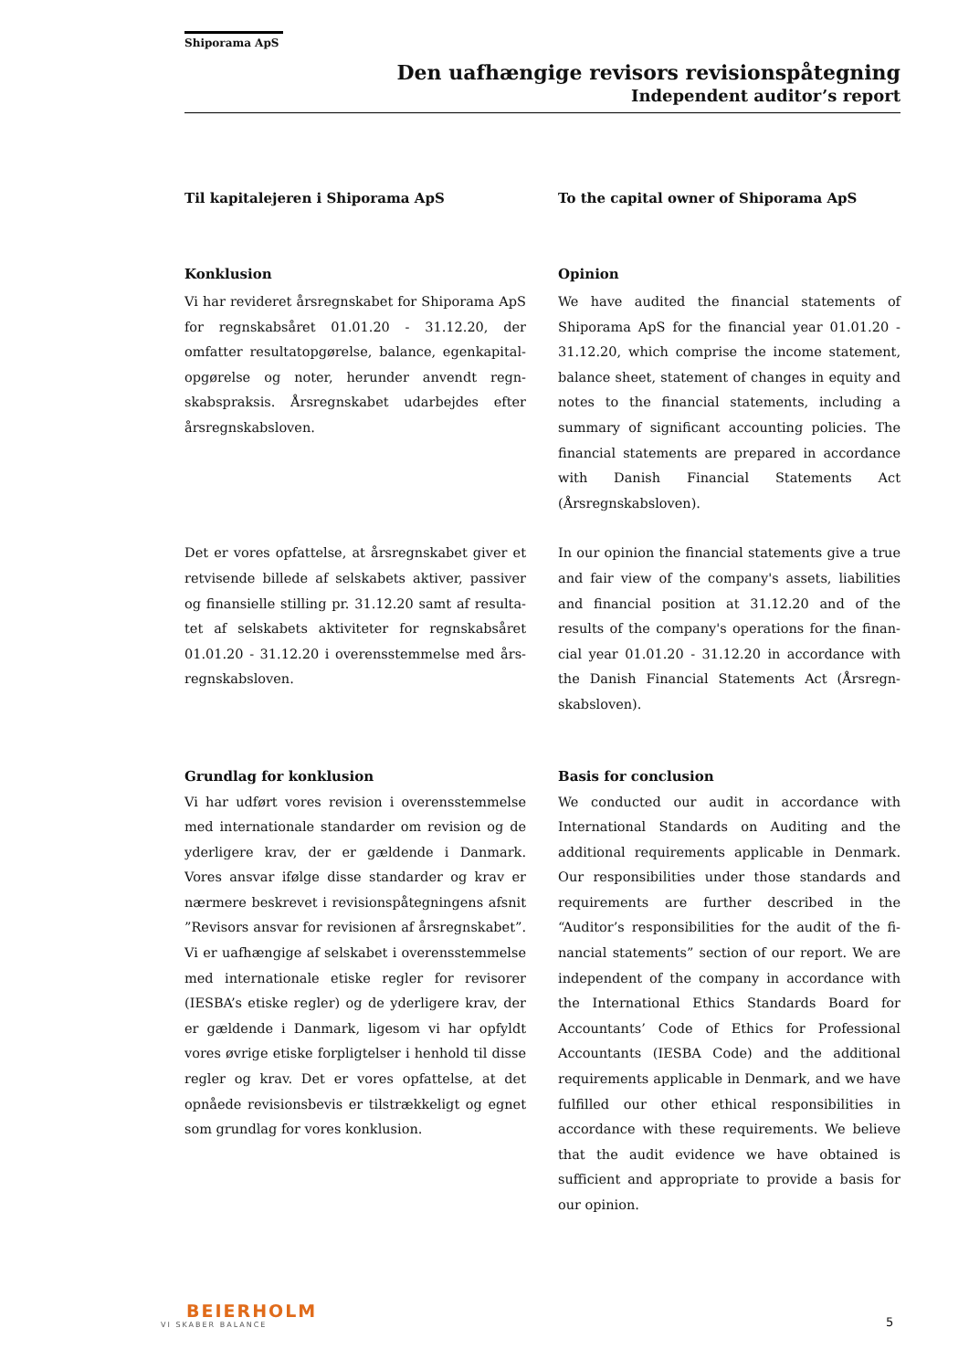Shiporama ApS
Den uafhængige revisors revisionspåtegning
Independent auditor’s report
Til kapitalejeren i Shiporama ApS
To the capital owner of Shiporama ApS
Konklusion
Opinion
Vi har revideret årsregnskabet for Shiporama ApS for regnskabsåret 01.01.20 - 31.12.20, der omfatter resultatopgørelse, balance, egenkapital­opgørelse og noter, herunder anvendt regn­skabspraksis. Årsregnskabet udarbejdes efter årsregnskabsloven.
We have audited the financial statements of Shiporama ApS for the financial year 01.01.20 - 31.12.20, which comprise the income statement, balance sheet, statement of changes in equity and notes to the financial statements, including a summary of significant accounting policies. The financial statements are prepared in accor­dance with Danish Financial Statements Act (Årsregnskabsloven).
Det er vores opfattelse, at årsregnskabet giver et retvisende billede af selskabets aktiver, passiver og finansielle stilling pr. 31.12.20 samt af resulta­tet af selskabets aktiviteter for regnskabsåret 01.01.20 - 31.12.20 i overensstemmelse med års­regnskabsloven.
In our opinion the financial statements give a true and fair view of the company's assets, liabi­lities and financial position at 31.12.20 and of the results of the company's operations for the finan­cial year 01.01.20 - 31.12.20 in accordance with the Danish Financial Statements Act (Årsregn­skabsloven).
Grundlag for konklusion
Basis for conclusion
Vi har udført vores revision i overensstemmelse med internationale standarder om revision og de yderligere krav, der er gældende i Danmark. Vores ansvar ifølge disse standarder og krav er nærmere beskrevet i revisionspåtegningens afsnit ”Revisors ansvar for revisionen af årsregn­skabet”. Vi er uafhængige af selskabet i overens­stemmelse med internationale etiske regler for revisorer (IESBA’s etiske regler) og de yderligere krav, der er gældende i Danmark, ligesom vi har opfyldt vores øvrige etiske forpligtelser i henhold til disse regler og krav. Det er vores opfattelse, at det opnåede revisionsbevis er tilstrækkeligt og egnet som grundlag for vores konklusion.
We conducted our audit in accordance with International Standards on Auditing and the additional requirements applicable in Denmark. Our responsibilities under those standards and requirements are further described in the “Auditor’s responsibilities for the audit of the fi­nancial statements” section of our report. We are independent of the company in accordance with the International Ethics Standards Board for Accountants’ Code of Ethics for Professional Accountants (IESBA Code) and the additional requirements applicable in Denmark, and we have fulfilled our other ethical responsibilities in accordance with these requirements. We believe that the audit evidence we have obtained is sufficient and appropriate to provide a basis for our opinion.
BEIERHOLM
VI SKABER BALANCE
5